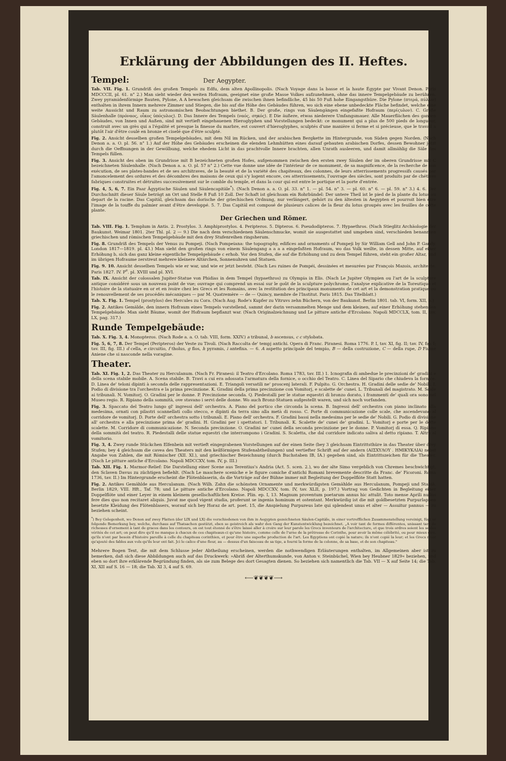Erklärung der Abbildungen des II. Heftes.
Tempel: Der Aegypter.
Tab. VII. Fig. 1. Grundriß des großen Tempels zu Edfu, dem alten Apollinopolis. (Nach Voyage dans la basse et la haute Égypte par Vivant Denon. Paris MDCCCII, pl. 61. n° 2.) Man sieht wieder den weiten Hofraum, geeignet eine große Masse Volkes aufzunehmen, ohne das innere Tempelgebäude zu berühren. Zwey pyramidenförmige Bauten, Pylone, A A bewachen gleichsam die zwischen ihnen befindliche, 45 bis 50 Fuß hohe Eingangsthüre. Die Pylone (πτερά, πύλων) enthalten in ihrem Innern mehrere Zimmer und Stiegen, die bis auf die Höhe des Gebäudes führen, wo sich eine ebene unbedeckte Fläche befindet, welche eine weite Aussicht und Raum zu astronomischen Beobachtungen biethet. B. Der große, rings von Säulengängen eingefaßte Hofraum (περίςυλον). C. Große Säulenhalle (πρόναος, οἶκος ὑπόςυλος). D. Das Innere des Tempels (ναός, σηκός). E Die äußere, etwas niederere Umfangsmauer. Alle Mauerflächen des ganzen Gebäudes, von Innen und Außen, sind mit vertieft eingehauenen Hieroglyphen und Vorstellungen bedeckt: ce monument qui a plus de 500 pieds de longueur, construit avec un grès qui a l'égalité et presque la finesse du marbre, est couvert d'hieroglyphes, sculptés d'une manière si ferme et si précieuse, que le travail a plutôt l'air d'être coulé en bronze et ciselé que d'être sculpté.
Fig. 2. Ansicht desselben großen Tempelgebäudes, mit dem Nil im Rücken, und der arabischen Bergkette im Hintergrunde, von Süden gegen Norden. (Nach Denon a. a. O. pl. 56. n° 1.) Auf der Höhe des Gebäudes erscheinen die elenden Lehmhütten eines darauf gebauten arabischen Dorfes, dessen Bewohner jetzt durch die Oeffnungen in der Gewölbung, welche ehedem Licht in das prachtvolle Innere brachten, allen Unrath ausleeren, und damit allmählig die Säle des Tempels füllen.
Fig. 3. Ansicht des oben im Grundrisse mit B bezeichneten großen Hofes, aufgenommen zwischen den ersten zwey Säulen der im oberen Grundrisse mit C bezeichneten Säulenhalle. (Nach Denon a. a. O. pl. 57 n° 2.) Cette vue donne une idée de l'intérieur de ce monument, de sa magnificence, de la recherche de son exécution, de ses plates-bandes et de ses architraves, de la beauté et de la variété des chapiteaux, des colonnes, de leurs atterrissements progressifs causés par l'amoncelement des ordures et des décombres des maisons de ceux qui s'y logent encore, ces atterrissements, l'ouvrage des siècles, sont produits par de chétives fabriques construites et détruites successivement sur le comble du temple, et dans la cour qui est entre le portique et la porte d'entrée.
Fig. 4, 5, 6, 7. Ein Paar Ägyptische Säulen und Säulencapitäle<sup>*</sup>). (Nach Denon a. a. O. pl. 33. n° 1. — pl. 54. n° 3. — pl. 60. n° 6. — pl. 59. n° 3.) 4. 6. Der Durchschnitt dieser Säule beträgt an Ort und Stelle 8 Fuß 10 Zoll. Der Schaft ist gleichsam ein Rohrbündel: Der untere Theil ist le pied de la plante du lotus au depart de la racine. Das Capitäl, gleichsam das dorische der griechischen Ordnung, nur verlängert, gehört zu den ältesten in Aegypten et pourroit bien être l'image de la touffe du palmier avant d'être developpé. 5. 7. Das Capitäl est composé de plusieurs calices de la fleur du lotus groupés avec les feuilles de cette plante.
Der Griechen und Römer.
Tab. VIII. Fig. 1. Templum in Antis. 2. Prostylos. 3. Amphiprostylos. 4. Peripteros. 5. Dipteros. 6. Pseudodipteros. 7. Hypaethros. (Nach Stieglitz Archäologie der Baukunst. Weimar 1801. 2ter Thl. pl. 2 — 9.) Die nach dem verschiedenen Säulenschmucke, womit sie ausgestattet und umgeben sind, verschieden benannten griechischen und römischen Tempelgebäude mit den drey Stufenreihen ringsherum.
Fig. 8. Grundriß des Tempels der Venus zu Pompeji. (Nach Pompeiana: the topography, edifices and ornaments of Pompeji by Sir William Gell and John P. Gandy. London 1817—1819. pl. 43.) Man sieht den großen rings von einem Säulengang a a a a eingefaßten Hofraum, wo das Volk weilte, in dessen Mitte, auf einer Erhöhung b, sich das ganz kleine eigentliche Tempelgebäude c erhob. Vor den Stufen, die auf die Erhöhung und zu dem Tempel führen, steht ein großer Altar, und im übrigen Hofraume zerstreut mehrere kleinere Altärchen, Sonnenuhren und Statuen.
Fig. 9. 10. Ansicht desselben Tempels wie er war, und wie er jetzt besteht. (Nach Les ruines de Pompéi, dessinées et mesurées par François Mazois, architecte. Paris 1827. IV. P<sup>e</sup>. pl. XVIII und pl. XVI.
Tab. IX. Ansicht der colossalen Jupiter-Statue von Phidias in dem Tempel (hypaethros) zu Olympia in Elis. (Nach Le Jupiter Olympien ou l'art de la sculpture antique considéré sous un nouveau point de vue; ouvrage qui comprend un essai sur le goût de la sculpture polychrome, l'analyse explicative de la Toreutique et l'histoire de la statuaire en or et en ivoire chez les Grecs et les Romains, avec la restitution des principaux monuments de cet art et la demonstration pratique ou le renouvellement de ses procédés mécaniques — par M. Quatremère — de — Quincy, membre de l'Institut. Paris 1815. Das Titelblatt.)
Tab. X. Fig. 1. Tempel (prostylos) des Hercules zu Cora. (Nach Aug. Rode's Kupfer zu Vitruvs zehn Büchern, von der Baukunst. Berlin 1801. tab. VI, form. XII, b.)
Fig. 2. Antikes Gemälde, den innern Hofraum eines Tempels vorstellend, sammt der darin versammelten Menge und dem kleinen, auf einer Erhöhung stehenden Tempelgebäude. Man sieht Bäume, womit der Hofraum bepflanzt war. (Nach Originalzeichnung und Le pitture antiche d'Ercolano. Napoli MDCCLX, tom. II, tav. LX, pag. 317.)
Runde Tempelgebäude:
Tab. X. Fig. 3, 4. Monopteros. (Nach Rode a. a. O. tab. VIII, form. XXIV.) a tribunal, b ascensus, c c stylobata.
Fig. 5, 6, 7, 8. Der Tempel (Peripteros) der Veste zu Tivoli. (Nach Raccolta de' tempj antichi. Opera di Franc. Piranesi. Roma 1776. P. I, tav. XI, fig. II; tav. IV, fig. I; tav. III, fig. III.) d cella, e circuitio, f tholus, g flos, h pyramis, i antefixa. — 6. A aspetto principale del tempio, B — della costruzione, C — della rupe, D Fiume Aniene che si nasconde nella voragine.
Theater.
Tab. XI. Fig. 1, 2. Das Theater zu Herculanum. (Nach Fr. Piranesi: il Teatro d'Ercolano. Roma 1783, tav. III.) 1. Icnografia di ambedue le precinzioni de' gradini e della scena stabile mobile. A. Scena stabile. B. Travi a cui era adossata l'armatura della fornice, o occhio del Teatro. C. Linea del Sipario che chiudeva la fornice. D. Linea de' teloni dipinti à seconda delle rappresentazioni. E. Triangoli versatili ne' proscenj laterali. F. Pulpito. G. Orchestra. H. Gradini delle sedie de' Nobili. I. Podio di divisione tra l'orchestra e la prima precinzione. K. Gradini della prima precinzione con Vomitorj, e scalette de' cunei. L. Tribunali del magistrato. M. Scale ai tribunali. N. Vomitorj. O. Gradini per le donne. P. Precinzione seconda. Q. Piedestalli per le statue equestri di bronzo dorato, i frammenti de' quali ora sono nel Museo regio. R. Ripiano della sommità, ove stavano i servi delle donne. Wo auch Bronz-Statuen aufgestellt waren, und sich noch vorfanden.
Fig. 3. Spaccato del Teatro lungo gl' ingressi dell' orchestra. A. Piano del portico che circonda la scena. B. Ingressi dell' orchestra con piano inclinato alla medesima, ornati con pilastri scannellati collo stecco, e dipinti da terra sino alla metà di rosso. C. Porte di communicazione colle scale, che ascendevano al corridore de vomitorj. D. Porte dell' orchestra sotto i tribunali. E. Piano dell' orchestra. F. Gradini bassi nella medesima per le sedie de' Nobili. G. Podio di divisione all' orchestra e alla precinzione prima de' gradini. H. Gradini per i spettatori. I. Tribunali. K. Scalette de' cunei de' gradini. L. Vomitorj e porte per le dette scalette. M. Corridore di communicazione. N. Seconda precinzione. O. Gradini ne' cunei della seconda precinzione per le donne. P. Vomitorj di essa. Q. Ripiano della sommità del teatro. R. Piedestalli delle statue equestri che interrompono i Gradini. S. Scaletta, che dal corridore indicato saliva al detto ripiano. T. Altra al vomitorio.
Fig. 3, 4. Zwey runde Stückchen Elfenbein mit vertieft eingegrabenen Vorstellungen auf der einen Seite (bey 3 gleichsam Eintrittsthüre in das Theater über drey Stufen; bey 4 gleichsam die cavea des Theaters mit den keilförmigen Stufenabtheilungen) und vertiefter Schrift auf der andern (ΑΙΣΧΥΛΟΥ . ΗΜΙΚΥΚΛΙΑ) nebst Angabe von Zahlen, die mit Römischer (XII. XI.), und griechischer Bezeichnung (durch Buchstaben IB, IA.) gegeben sind, als Eintrittszeichen für die Theater. (Nach Le pitture antiche d'Ercolano. Napoli MDCCXV, tom. IV, p. III.)
Tab. XII. Fig. 1. Marmor-Relief: Die Darstellung einer Scene aus Terentius's Andria (Act. 5. scen. 2.), wo der alte Simo vergeblich von Chremes beschwichtigt, den Sclaven Davus zu züchtigen befiehlt. (Nach Le maschere sceniche e le figure comiche d'antichi Romani brevemente descritte da Franc. de' Ficoroni. Roma 1736, tav. II.) Im Hintergrunde erscheint die Flötenblaserin, da die Vorträge auf der Bühne immer mit Begleitung der Doppelflöte Statt hatten.
Fig. 2. Antikes Gemählde aus Herculanum. (Nach Wilh. Zahn die schönsten Ornamente und merkwürdigsten Gemählde aus Herculanum, Pompeji und Stabiä. Berlin 1829, VIII. Hft., Taf. 78; und Le pitture antiche d'Ercolano. Napoli MDCCXV, tom. IV, tav. XLII, p. 197.) Vortrag von Gedichten in Begleitung einer Doppelflöte und einer Leyer in einem kleinem gesellschaftlichen Kreise. Plin. ep. I, 13. Magnum proventum poetarum annus hic attulit. Toto mense Aprili nullus fere dies quo non recitaret aliquis. Juvat me quod vigent studia, proferunt se ingenia hominum et ostentant. Merkwürdig ist die mit goldbesetzten Purpurlappen besetzte Kleidung des Flötenblasers, worauf sich bey Horaz de art. poet. 15, die Anspielung Purpureus late qui splendeat unus et alter — Assuitur pannus — zu beziehen scheint.
<sup>*</sup>) Bey Gelegenheit, wo Denon auf zwey Platten (der LIX und LX) die verschiedenen von ihm in Aegypten gezeichneten Säulen-Capitäle, in einer vortrefflichen Zusammenstellung vereinigt, fügt er folgende Bemerkung bey, welche, durchaus auf Thatsachen gestützt, eben so geistreich als wahr den Gang der Kunstentwicklung bezeichnet. „A voir tant de formes différentes, unissant tant de richesses d'ornement à tant de graces dans les contours, on est tout étonné de s'être laissé aller à croire sur leur parole les Grecs inventeurs de l'architecture, et que trois ordres soient les seules vérités de cet art; on peut dire qu'il ne manque à chacun de ces chapiteaux-ci qu'une histoire, comme celle de l'urne de la prêtresse de Corinthe, pour avoir la même célébrité, ou pour mieux dire, qu'ils n'ont par besoin d'histoire pareille à celle du chapiteau corinthien, et pour être une superbe production de l'art. Les Egyptiens ont copié la nature; ils n'ont copié la leur; et les Grecs n'ont qu'ajouté des fables aux vols qu'ils leur ont fait. Jci le calice d'une fleur, au — dessus d'un faisceau de sa tige, a fourni la forme de la colonne, de sa base, et de son chapiteau."
Mehrere Bogen Text, die mit dem Schlusse jeder Abtheilung erscheinen, werden die nothwendigen Erläuterungen enthalten, im Allgemeinen aber ist zu bemerken, daß sich diese Abbildungen auch auf das Druckwerk: »Abriß der Alterthumskunde, von Anton v. Steinbüchel, Wien bey Heubner 1829« beziehen, und eben so dort ihre erklärende Begründung finden, als sie zum Belege des dort Gesagten dienen. So beziehen sich namentlich die Tab. VII — X auf Seite 14; die Tab. XI, XII auf S. 16 — 18; die Tab. XI 3, 4 auf S. 69.
⟵❦❦❦❦⟶